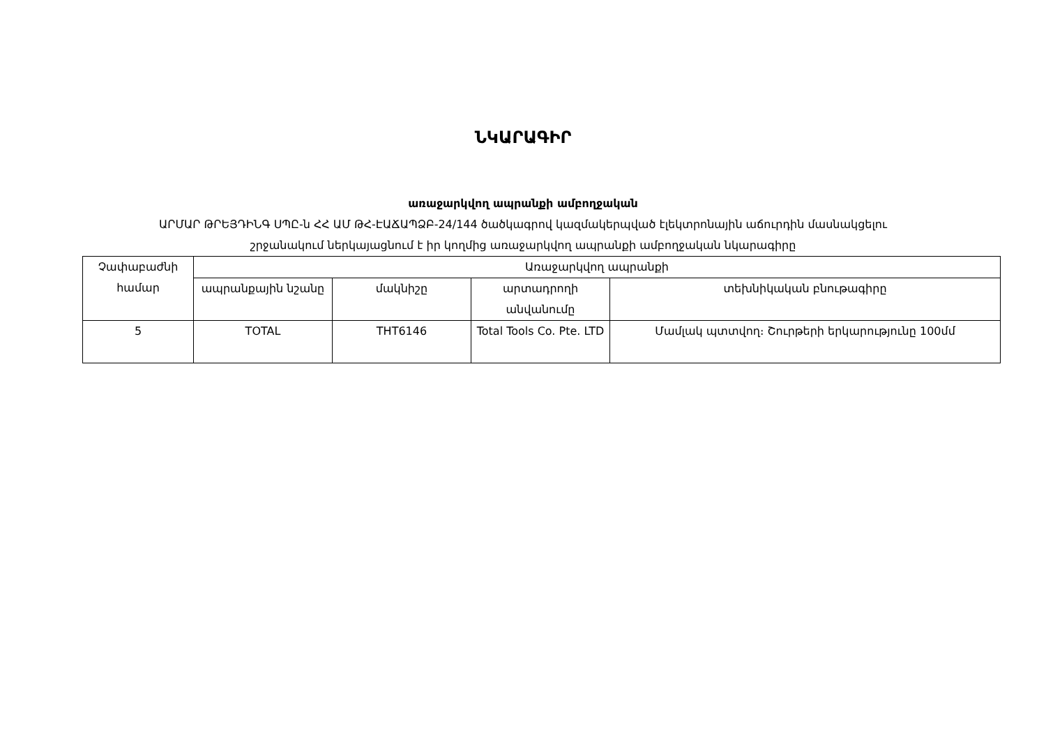ՆԿԱՐԱԳԻՐ
առաջարկվող ապրանքի ամբողջական
ԱՐՄԱՐ ԹՐԵՅԴԻՆԳ ՍՊԸ-ն ՀՀ ԱՄ ԹՀ-ԷԱՃԱՊՁԲ-24/144 ծածկագրով կազմակերպված էլեկտրոնային աճուրդին մասնակցելու
շրջանակում ներկայացնում է իր կողմից առաջարկվող ապրանքի ամբողջական նկարագիրը
| Չափաբաժնի համար | Առաջարկվող ապրանքի | | | |
| --- | --- | --- | --- | --- |
| | ապրանքային նշանը | մակնիշը | արտադրողի անվանումը | տեխնիկական բնութագիրը |
| 5 | TOTAL | THT6146 | Total Tools Co. Pte. LTD | Մամլակ պտտվող։ Շուրթերի երկարությունը 100մմ |